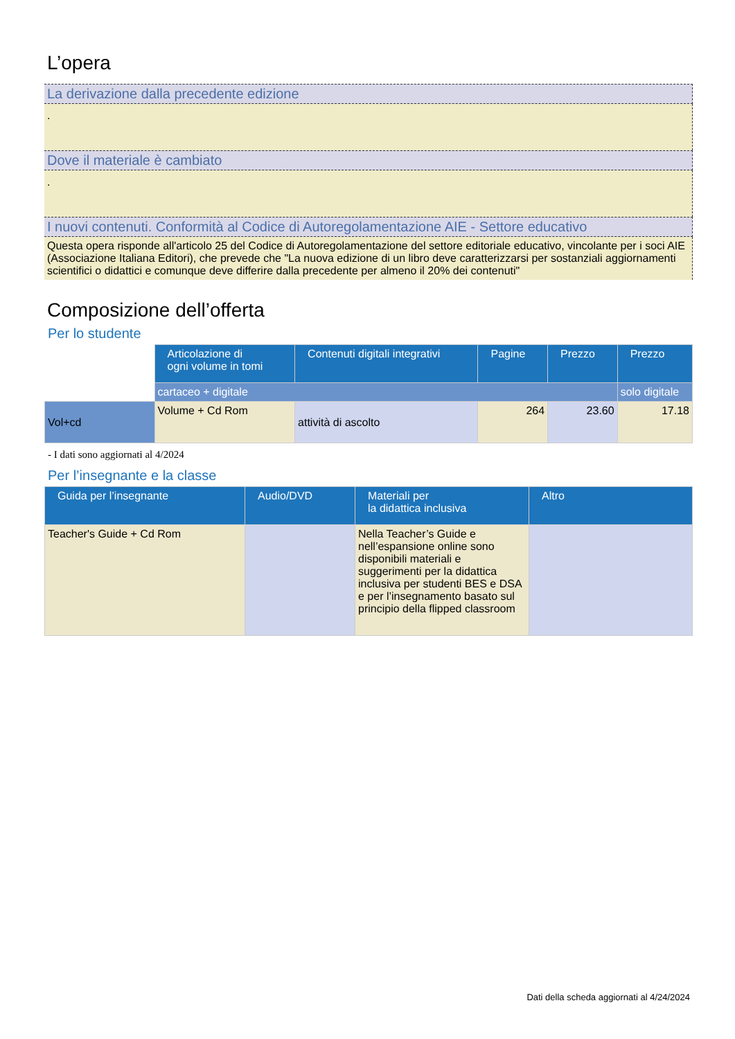L’opera
La derivazione dalla precedente edizione
.
Dove il materiale è cambiato
.
I nuovi contenuti. Conformità al Codice di Autoregolamentazione AIE - Settore educativo
Questa opera risponde all'articolo 25 del Codice di Autoregolamentazione del settore editoriale educativo, vincolante per i soci AIE (Associazione Italiana Editori), che prevede che "La nuova edizione di un libro deve caratterizzarsi per sostanziali aggiornamenti scientifici o didattici e comunque deve differire dalla precedente per almeno il 20% dei contenuti"
Composizione dell’offerta
Per lo studente
| | Articolazione di ogni volume in tomi | Contenuti digitali integrativi | Pagine | Prezzo | Prezzo |
| | cartaceo + digitale | | | | solo digitale |
| Vol+cd | Volume + Cd Rom | attività di ascolto | 264 | 23.60 | 17.18 |
- I dati sono aggiornati al 4/2024
Per l’insegnante e la classe
| Guida per l’insegnante | Audio/DVD | Materiali per la didattica inclusiva | Altro |
| --- | --- | --- | --- |
| Teacher's Guide + Cd Rom | | Nella Teacher’s Guide e nell’espansione online sono disponibili materiali e suggerimenti per la didattica inclusiva per studenti BES e DSA e per l’insegnamento basato sul principio della flipped classroom | |
Dati della scheda aggiornati al 4/24/2024